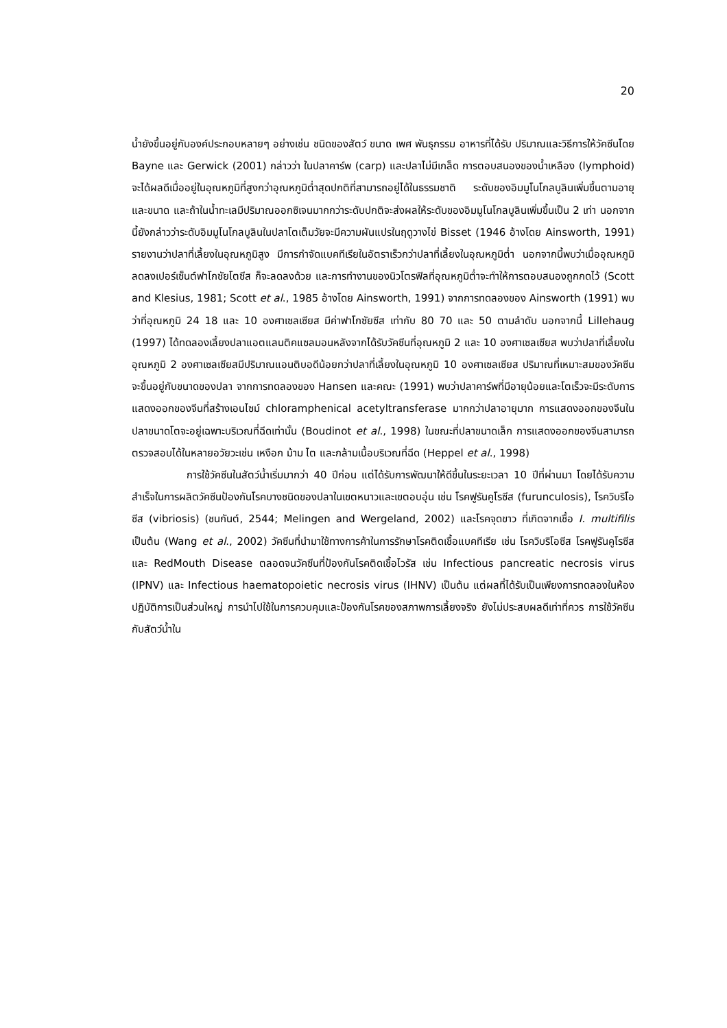20
น้ำยังขึ้นอยู่กับองค์ประกอบหลายๆ อย่างเช่น ชนิดของสัตว์ ขนาด เพศ พันธุกรรม อาหารที่ได้รับ ปริมาณและวิธีการให้วัคซีนโดย Bayne และ Gerwick (2001) กล่าวว่า ในปลาคาร์พ (carp) และปลาไม่มีเกล็ด การตอบสนองของน้ำเหลือง (lymphoid) จะได้ผลดีเมื่ออยู่ในอุณหภูมิที่สูงกว่าอุณหภูมิต่ำสุดปกติที่สามารถอยู่ได้ในธรรมชาติ ระดับของอิมมูโนโกลบูลินเพิ่มขึ้นตามอายุและขนาด และถ้าในน้ำทะเลมีปริมาณออกซิเจนมากกว่าระดับปกติจะส่งผลให้ระดับของอิมมูโนโกลบูลินเพิ่มขึ้นเป็น 2 เท่า นอกจากนี้ยังกล่าวว่าระดับอิมมูโนโกลบูลินในปลาโตเต็มวัยจะมีความผันแปรในฤดูวางไข่ Bisset (1946 อ้างโดย Ainsworth, 1991) รายงานว่าปลาที่เลี้ยงในอุณหภูมิสูง มีการกำจัดแบคทีเรียในอัตราเร็วกว่าปลาที่เลี้ยงในอุณหภูมิต่ำ นอกจากนี้พบว่าเมื่ออุณหภูมิลดลงเปอร์เซ็นต์ฟาโกซัยโตซีส ก็จะลดลงด้วย และการทำงานของนิวโตรฟิลที่อุณหภูมิต่ำจะทำให้การตอบสนองถูกกดไว้ (Scott and Klesius, 1981; Scott et al., 1985 อ้างโดย Ainsworth, 1991) จากการทดลองของ Ainsworth (1991) พบว่าที่อุณหภูมิ 24 18 และ 10 องศาเซลเซียส มีค่าฟาโกซัยซีส เท่ากับ 80 70 และ 50 ตามลำดับ นอกจากนี้ Lillehaug (1997) ได้ทดลองเลี้ยงปลาแอตแลนติคแซลมอนหลังจากได้รับวัคซีนที่อุณหภูมิ 2 และ 10 องศาเซลเซียส พบว่าปลาที่เลี้ยงในอุณหภูมิ 2 องศาเซลเซียสมีปริมาณแอนติบอดีน้อยกว่าปลาที่เลี้ยงในอุณหภูมิ 10 องศาเซลเซียส ปริมาณที่เหมาะสมของวัคซีนจะขึ้นอยู่กับขนาดของปลา จากการทดลองของ Hansen และคณะ (1991) พบว่าปลาคาร์พที่มีอายุน้อยและโตเร็วจะมีระดับการแสดงออกของจีนที่สร้างเอนไซม์ chloramphenical acetyltransferase มากกว่าปลาอายุมาก การแสดงออกของจีนในปลาขนาดโตจะอยู่เฉพาะบริเวณที่ฉีดเท่านั้น (Boudinot et al., 1998) ในขณะที่ปลาขนาดเล็ก การแสดงออกของจีนสามารถตรวจสอบได้ในหลายอวัยวะเช่น เหงือก ม้าม ไต และกล้ามเนื้อบริเวณที่ฉีด (Heppel et al., 1998)
การใช้วัคซีนในสัตว์น้ำเริ่มมากว่า 40 ปีก่อน แต่ได้รับการพัฒนาให้ดีขึ้นในระยะเวลา 10 ปีที่ผ่านมา โดยได้รับความสำเร็จในการผลิตวัคซีนป้องกันโรคบางชนิดของปลาในเขตหนาวและเขตอบอุ่น เช่น โรคฟูรันคูโรซีส (furunculosis), โรควิบริโอซีส (vibriosis) (ชนกันต์, 2544; Melingen and Wergeland, 2002) และโรคจุดขาว ที่เกิดจากเชื้อ I. multifilis เป็นต้น (Wang et al., 2002) วัคซีนที่นำมาใช้ทางการค้าในการรักษาโรคติดเชื้อแบคทีเรีย เช่น โรควิบริโอซีส โรคฟูรันคูโรซีส และ RedMouth Disease ตลอดจนวัคซีนที่ป้องกันโรคติดเชื้อไวรัส เช่น Infectious pancreatic necrosis virus (IPNV) และ Infectious haematopoietic necrosis virus (IHNV) เป็นต้น แต่ผลที่ได้รับเป็นเพียงการทดลองในห้องปฏิบัติการเป็นส่วนใหญ่ การนำไปใช้ในการควบคุมและป้องกันโรคของสภาพการเลี้ยงจริง ยังไม่ประสบผลดีเท่าที่ควร การใช้วัคซีนกับสัตว์น้ำใน